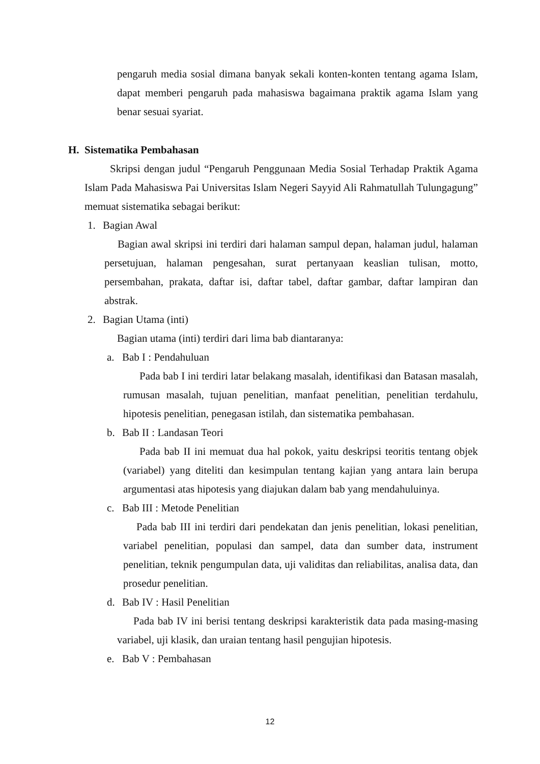pengaruh media sosial dimana banyak sekali konten-konten tentang agama Islam, dapat memberi pengaruh pada mahasiswa bagaimana praktik agama Islam yang benar sesuai syariat.
H. Sistematika Pembahasan
Skripsi dengan judul “Pengaruh Penggunaan Media Sosial Terhadap Praktik Agama Islam Pada Mahasiswa Pai Universitas Islam Negeri Sayyid Ali Rahmatullah Tulungagung” memuat sistematika sebagai berikut:
1. Bagian Awal
Bagian awal skripsi ini terdiri dari halaman sampul depan, halaman judul, halaman persetujuan, halaman pengesahan, surat pertanyaan keaslian tulisan, motto, persembahan, prakata, daftar isi, daftar tabel, daftar gambar, daftar lampiran dan abstrak.
2. Bagian Utama (inti)
Bagian utama (inti) terdiri dari lima bab diantaranya:
a. Bab I : Pendahuluan
Pada bab I ini terdiri latar belakang masalah, identifikasi dan Batasan masalah, rumusan masalah, tujuan penelitian, manfaat penelitian, penelitian terdahulu, hipotesis penelitian, penegasan istilah, dan sistematika pembahasan.
b. Bab II : Landasan Teori
Pada bab II ini memuat dua hal pokok, yaitu deskripsi teoritis tentang objek (variabel) yang diteliti dan kesimpulan tentang kajian yang antara lain berupa argumentasi atas hipotesis yang diajukan dalam bab yang mendahuluinya.
c. Bab III : Metode Penelitian
Pada bab III ini terdiri dari pendekatan dan jenis penelitian, lokasi penelitian, variabel penelitian, populasi dan sampel, data dan sumber data, instrument penelitian, teknik pengumpulan data, uji validitas dan reliabilitas, analisa data, dan prosedur penelitian.
d. Bab IV : Hasil Penelitian
Pada bab IV ini berisi tentang deskripsi karakteristik data pada masing-masing variabel, uji klasik, dan uraian tentang hasil pengujian hipotesis.
e. Bab V : Pembahasan
12